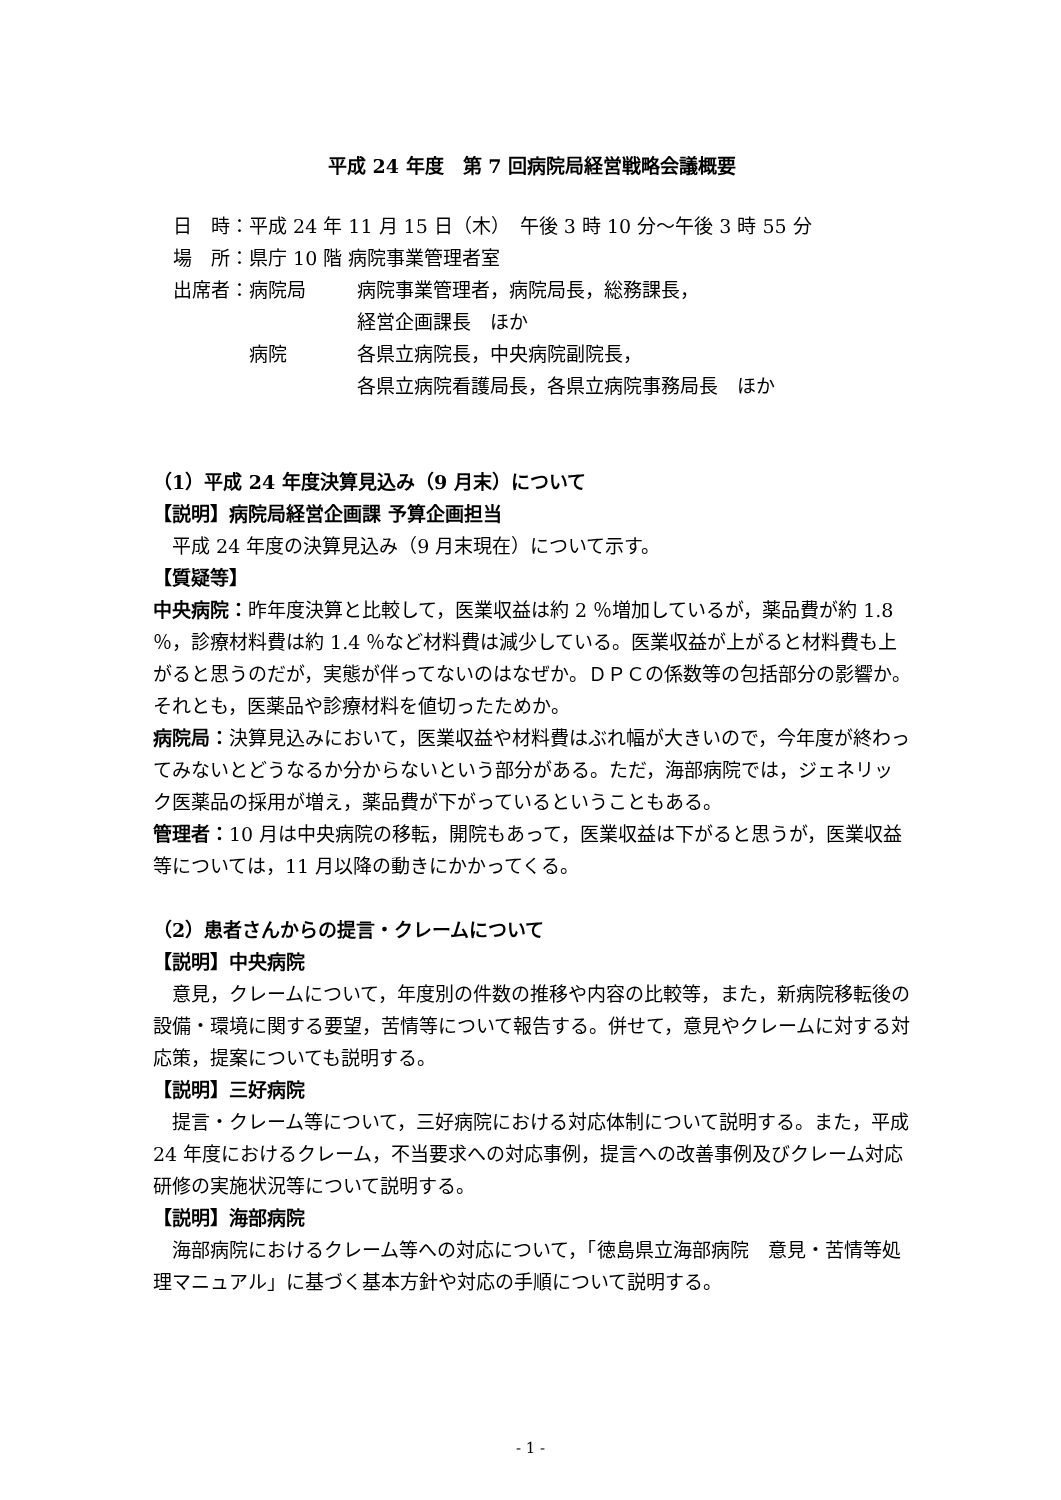平成 24 年度　第 7 回病院局経営戦略会議概要
| 日 時： | 平成 24 年 11 月 15 日（木） 午後 3 時 10 分～午後 3 時 55 分 | |
| 場 所： | 県庁 10 階 病院事業管理者室 | |
| 出席者： | 病院局 | 病院事業管理者，病院局長，総務課長， 経営企画課長 ほか |
| | 病院 | 各県立病院長，中央病院副院長， 各県立病院看護局長，各県立病院事務局長 ほか |
（1）平成 24 年度決算見込み（9 月末）について
【説明】病院局経営企画課 予算企画担当
平成 24 年度の決算見込み（9 月末現在）について示す。
【質疑等】
中央病院：昨年度決算と比較して，医業収益は約 2 ％増加しているが，薬品費が約 1.8 ％，診療材料費は約 1.4 ％など材料費は減少している。医業収益が上がると材料費も上がると思うのだが，実態が伴ってないのはなぜか。ＤＰＣの係数等の包括部分の影響か。それとも，医薬品や診療材料を値切ったためか。
病院局：決算見込みにおいて，医業収益や材料費はぶれ幅が大きいので，今年度が終わってみないとどうなるか分からないという部分がある。ただ，海部病院では，ジェネリック医薬品の採用が増え，薬品費が下がっているということもある。
管理者：10 月は中央病院の移転，開院もあって，医業収益は下がると思うが，医業収益等については，11 月以降の動きにかかってくる。
（2）患者さんからの提言・クレームについて
【説明】中央病院
意見，クレームについて，年度別の件数の推移や内容の比較等，また，新病院移転後の設備・環境に関する要望，苦情等について報告する。併せて，意見やクレームに対する対応策，提案についても説明する。
【説明】三好病院
提言・クレーム等について，三好病院における対応体制について説明する。また，平成 24 年度におけるクレーム，不当要求への対応事例，提言への改善事例及びクレーム対応研修の実施状況等について説明する。
【説明】海部病院
海部病院におけるクレーム等への対応について，「徳島県立海部病院　意見・苦情等処理マニュアル」に基づく基本方針や対応の手順について説明する。
- 1 -